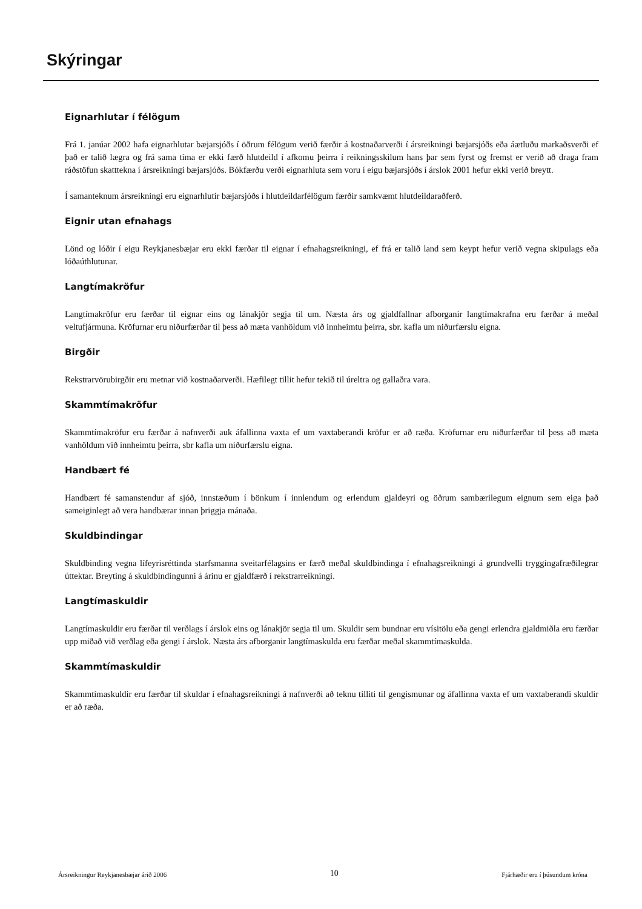Skýringar
Eignarhlutar í félögum
Frá 1. janúar 2002 hafa eignarhlutar bæjarsjóðs í öðrum félögum verið færðir á kostnaðarverði í ársreikningi bæjarsjóðs eða áætluðu markaðsverði ef það er talið lægra og frá sama tíma er ekki færð hlutdeild í afkomu þeirra í reikningsskilum hans þar sem fyrst og fremst er verið að draga fram ráðstöfun skatttekna í ársreikningi bæjarsjóðs. Bókfærðu verði eignarhluta sem voru í eigu bæjarsjóðs í árslok 2001 hefur ekki verið breytt.
Í samanteknum ársreikningi eru eignarhlutir bæjarsjóðs í hlutdeildarfélögum færðir samkvæmt hlutdeildaraðferð.
Eignir utan efnahags
Lönd og lóðir í eigu Reykjanesbæjar eru ekki færðar til eignar í efnahagsreikningi, ef frá er talið land sem keypt hefur verið vegna skipulags eða lóðaúthlutunar.
Langtímakröfur
Langtímakröfur eru færðar til eignar eins og lánakjör segja til um. Næsta árs og gjaldfallnar afborganir langtímakrafna eru færðar á meðal veltufjármuna. Kröfurnar eru niðurfærðar til þess að mæta vanhöldum við innheimtu þeirra, sbr. kafla um niðurfærslu eigna.
Birgðir
Rekstrarvörubirgðir eru metnar við kostnaðarverði. Hæfilegt tillit hefur tekið til úreltra og gallaðra vara.
Skammtímakröfur
Skammtímakröfur eru færðar á nafnverði auk áfallinna vaxta ef um vaxtaberandi kröfur er að ræða. Kröfurnar eru niðurfærðar til þess að mæta vanhöldum við innheimtu þeirra, sbr kafla um niðurfærslu eigna.
Handbært fé
Handbært fé samanstendur af sjóð, innstæðum í bönkum í innlendum og erlendum gjaldeyri og öðrum sambærilegum eignum sem eiga það sameiginlegt að vera handbærar innan þriggja mánaða.
Skuldbindingar
Skuldbinding vegna lífeyrisréttinda starfsmanna sveitarfélagsins er færð meðal skuldbindinga í efnahagsreikningi á grundvelli tryggingafræðilegrar úttektar. Breyting á skuldbindingunni á árinu er gjaldfærð í rekstrarreikningi.
Langtímaskuldir
Langtímaskuldir eru færðar til verðlags í árslok eins og lánakjör segja til um. Skuldir sem bundnar eru vísitölu eða gengi erlendra gjaldmiðla eru færðar upp miðað við verðlag eða gengi í árslok. Næsta árs afborganir langtímaskulda eru færðar meðal skammtímaskulda.
Skammtímaskuldir
Skammtímaskuldir eru færðar til skuldar í efnahagsreikningi á nafnverði að teknu tilliti til gengismunar og áfallinna vaxta ef um vaxtaberandi skuldir er að ræða.
Ársreikningur Reykjanesbæjar árið 2006 10 Fjárhæðir eru í þúsundum króna